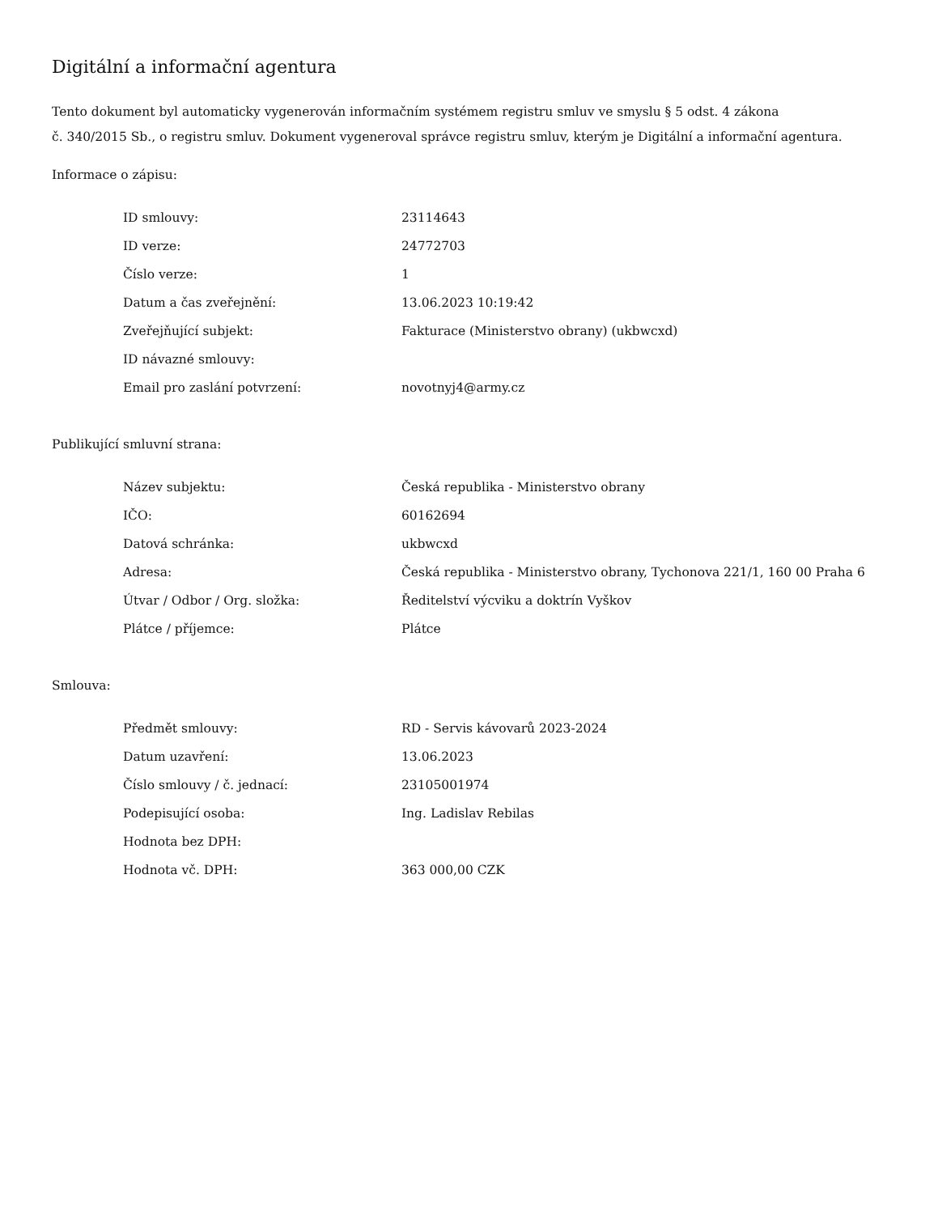Digitální a informační agentura
Tento dokument byl automaticky vygenerován informačním systémem registru smluv ve smyslu § 5 odst. 4 zákona
č. 340/2015 Sb., o registru smluv. Dokument vygeneroval správce registru smluv, kterým je Digitální a informační agentura.
Informace o zápisu:
| ID smlouvy: | 23114643 |
| ID verze: | 24772703 |
| Číslo verze: | 1 |
| Datum a čas zveřejnění: | 13.06.2023 10:19:42 |
| Zveřejňující subjekt: | Fakturace (Ministerstvo obrany) (ukbwcxd) |
| ID návazné smlouvy: | |
| Email pro zaslání potvrzení: | novotnyj4@army.cz |
Publikující smluvní strana:
| Název subjektu: | Česká republika - Ministerstvo obrany |
| IČO: | 60162694 |
| Datová schránka: | ukbwcxd |
| Adresa: | Česká republika - Ministerstvo obrany, Tychonova 221/1, 160 00 Praha 6 |
| Útvar / Odbor / Org. složka: | Ředitelství výcviku a doktrín Vyškov |
| Plátce / příjemce: | Plátce |
Smlouva:
| Předmět smlouvy: | RD - Servis kávovarů 2023-2024 |
| Datum uzavření: | 13.06.2023 |
| Číslo smlouvy / č. jednací: | 23105001974 |
| Podepisující osoba: | Ing. Ladislav Rebilas |
| Hodnota bez DPH: | |
| Hodnota vč. DPH: | 363 000,00 CZK |